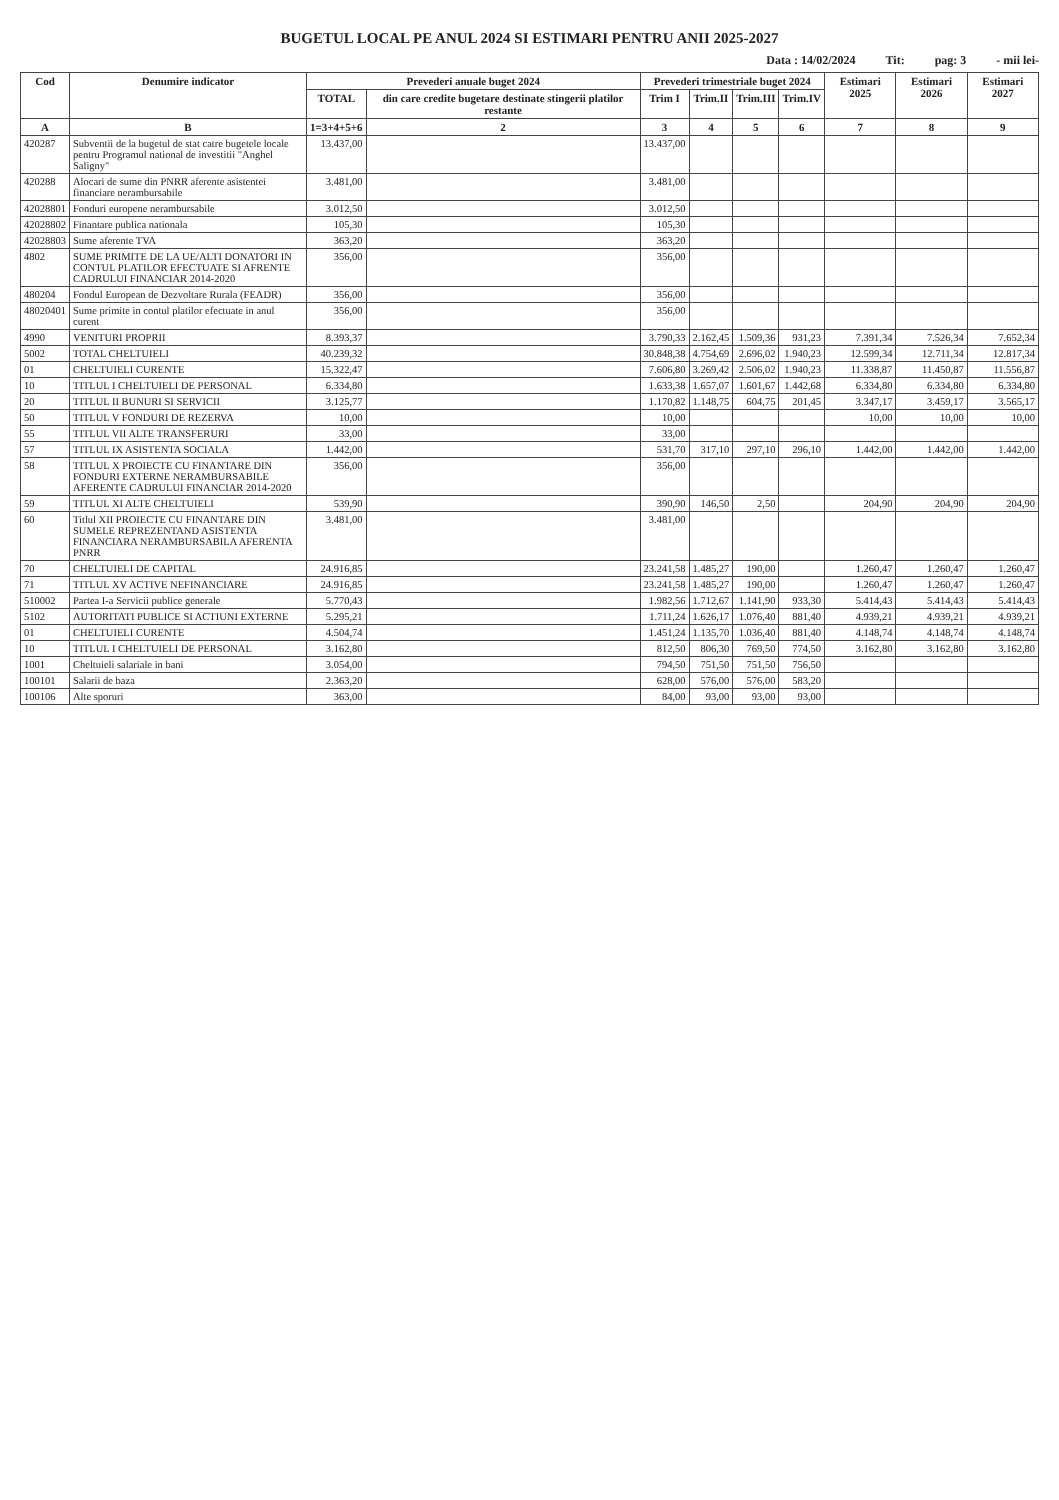BUGETUL LOCAL PE ANUL 2024 SI ESTIMARI PENTRU ANII 2025-2027
Data : 14/02/2024 Tit: pag: 3 - mii lei-
| Cod | Denumire indicator | Prevederi anuale buget 2024 | | Prevederi trimestriale buget 2024 | | | | Estimari 2025 | Estimari 2026 | Estimari 2027 |
| --- | --- | --- | --- | --- | --- | --- | --- | --- | --- | --- |
| | | TOTAL | din care credite bugetare destinate stingerii platilor restante | Trim I | Trim.II | Trim.III | Trim.IV | | | |
| A | B | 1=3+4+5+6 | 2 | 3 | 4 | 5 | 6 | 7 | 8 | 9 |
| 420287 | Subventii de la bugetul de stat catre bugetele locale pentru Programul national de investitii "Anghel Saligny" | 13.437,00 | | 13.437,00 | | | | | | |
| 420288 | Alocari de sume din PNRR aferente asistentei financiare nerambursabile | 3.481,00 | | 3.481,00 | | | | | | |
| 42028801 | Fonduri europene nerambursabile | 3.012,50 | | 3.012,50 | | | | | | |
| 42028802 | Finantare publica nationala | 105,30 | | 105,30 | | | | | | |
| 42028803 | Sume aferente TVA | 363,20 | | 363,20 | | | | | | |
| 4802 | SUME PRIMITE DE LA UE/ALTI DONATORI IN CONTUL PLATILOR EFECTUATE SI AFRENTE CADRULUI FINANCIAR 2014-2020 | 356,00 | | 356,00 | | | | | | |
| 480204 | Fondul European de Dezvoltare Rurala (FEADR) | 356,00 | | 356,00 | | | | | | |
| 48020401 | Sume primite in contul platilor efectuate in anul curent | 356,00 | | 356,00 | | | | | | |
| 4990 | VENITURI PROPRII | 8.393,37 | | 3.790,33 | 2.162,45 | 1.509,36 | 931,23 | 7.391,34 | 7.526,34 | 7.652,34 |
| 5002 | TOTAL CHELTUIELI | 40.239,32 | | 30.848,38 | 4.754,69 | 2.696,02 | 1.940,23 | 12.599,34 | 12.711,34 | 12.817,34 |
| 01 | CHELTUIELI CURENTE | 15.322,47 | | 7.606,80 | 3.269,42 | 2.506,02 | 1.940,23 | 11.338,87 | 11.450,87 | 11.556,87 |
| 10 | TITLUL I CHELTUIELI DE PERSONAL | 6.334,80 | | 1.633,38 | 1.657,07 | 1.601,67 | 1.442,68 | 6.334,80 | 6.334,80 | 6.334,80 |
| 20 | TITLUL II BUNURI SI SERVICII | 3.125,77 | | 1.170,82 | 1.148,75 | 604,75 | 201,45 | 3.347,17 | 3.459,17 | 3.565,17 |
| 50 | TITLUL V FONDURI DE REZERVA | 10,00 | | 10,00 | | | | 10,00 | 10,00 | 10,00 |
| 55 | TITLUL VII ALTE TRANSFERURI | 33,00 | | 33,00 | | | | | | |
| 57 | TITLUL IX ASISTENTA SOCIALA | 1.442,00 | | 531,70 | 317,10 | 297,10 | 296,10 | 1.442,00 | 1.442,00 | 1.442,00 |
| 58 | TITLUL X PROIECTE CU FINANTARE DIN FONDURI EXTERNE NERAMBURSABILE AFERENTE CADRULUI FINANCIAR 2014-2020 | 356,00 | | 356,00 | | | | | | |
| 59 | TITLUL XI ALTE CHELTUIELI | 539,90 | | 390,90 | 146,50 | 2,50 | | 204,90 | 204,90 | 204,90 |
| 60 | Titlul XII PROIECTE CU FINANTARE DIN SUMELE REPREZENTAND ASISTENTA FINANCIARA NERAMBURSABILA AFERENTA PNRR | 3.481,00 | | 3.481,00 | | | | | | |
| 70 | CHELTUIELI DE CAPITAL | 24.916,85 | | 23.241,58 | 1.485,27 | 190,00 | | 1.260,47 | 1.260,47 | 1.260,47 |
| 71 | TITLUL XV ACTIVE NEFINANCIARE | 24.916,85 | | 23.241,58 | 1.485,27 | 190,00 | | 1.260,47 | 1.260,47 | 1.260,47 |
| 510002 | Partea I-a Servicii publice generale | 5.770,43 | | 1.982,56 | 1.712,67 | 1.141,90 | 933,30 | 5.414,43 | 5.414,43 | 5.414,43 |
| 5102 | AUTORITATI PUBLICE SI ACTIUNI EXTERNE | 5.295,21 | | 1.711,24 | 1.626,17 | 1.076,40 | 881,40 | 4.939,21 | 4.939,21 | 4.939,21 |
| 01 | CHELTUIELI CURENTE | 4.504,74 | | 1.451,24 | 1.135,70 | 1.036,40 | 881,40 | 4.148,74 | 4.148,74 | 4.148,74 |
| 10 | TITLUL I CHELTUIELI DE PERSONAL | 3.162,80 | | 812,50 | 806,30 | 769,50 | 774,50 | 3.162,80 | 3.162,80 | 3.162,80 |
| 1001 | Cheltuieli salariale in bani | 3.054,00 | | 794,50 | 751,50 | 751,50 | 756,50 | | | |
| 100101 | Salarii de baza | 2.363,20 | | 628,00 | 576,00 | 576,00 | 583,20 | | | |
| 100106 | Alte sporuri | 363,00 | | 84,00 | 93,00 | 93,00 | 93,00 | | | |